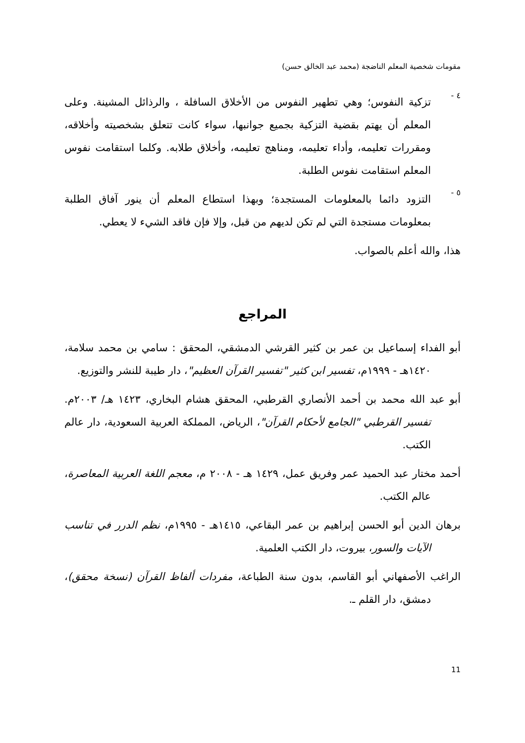مقومات شخصية المعلم الناضجة (محمد عبد الخالق حسن)
٤ -
تزكية النفوس؛ وهي تطهير النفوس من الأخلاق السافلة ، والرذائل المشينة. وعلى المعلم أن يهتم بقضية التزكية بجميع جوانبها، سواء كانت تتعلق بشخصيته وأخلاقه، ومقررات تعليمه، وأداء تعليمه، ومناهج تعليمه، وأخلاق طلابه. وكلما استقامت نفوس المعلم استقامت نفوس الطلبة.
٥ -
التزود دائما بالمعلومات المستجدة؛ وبهذا استطاع المعلم أن ينور آفاق الطلبة بمعلومات مستجدة التي لم تكن لديهم من قبل، وإلا فإن فاقد الشيء لا يعطي.
هذا، والله أعلم بالصواب.
المراجع
أبو الفداء إسماعيل بن عمر بن كثير القرشي الدمشقي، المحقق : سامي بن محمد سلامة، ١٤٢٠هـ - ١٩٩٩م، تفسير ابن كثير "تفسير القرآن العظيم"، دار طيبة للنشر والتوزيع.
أبو عبد الله محمد بن أحمد الأنصاري القرطبي، المحقق هشام البخاري، ١٤٢٣ هـ/ ٢٠٠٣م. تفسير القرطبي "الجامع لأحكام القرآن"، الرياض، المملكة العربية السعودية، دار عالم الكتب.
أحمد مختار عبد الحميد عمر وفريق عمل، ١٤٢٩ هـ - ٢٠٠٨ م، معجم اللغة العربية المعاصرة، عالم الكتب.
برهان الدين أبو الحسن إبراهيم بن عمر البقاعي، ١٤١٥هـ - ١٩٩٥م، نظم الدرر في تناسب الآيات والسور، بيروت، دار الكتب العلمية.
الراغب الأصفهاني أبو القاسم، بدون سنة الطباعة، مفردات ألفاظ القرآن (نسخة محقق)، دمشق، دار القلم ـ.
11